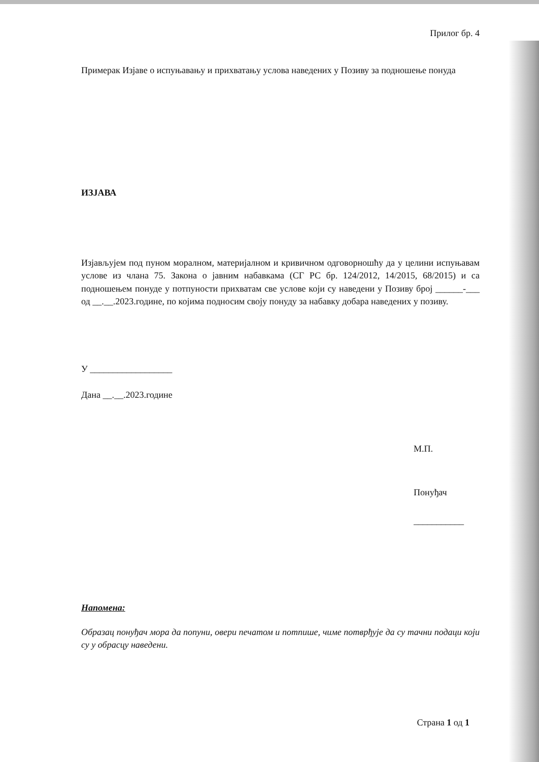Прилог бр. 4
Примерак Изјаве о испуњавању и прихватању услова наведених у Позиву за подношење понуда
ИЗЈАВА
Изјављујем под пуном моралном, материјалном и кривичном одговорношћу да у целини испуњавам услове из члана 75. Закона о јавним набавкама (СГ РС бр. 124/2012, 14/2015, 68/2015) и са подношењем понуде у потпуности прихватам све услове који су наведени у Позиву број ______-___ од __.__.2023.године, по којима подносим своју понуду за набавку добара наведених у позиву.
У __________________
Дана __.__.2023.године
М.П.
Понуђач
___________
Напомена:
Образац понуђач мора да попуни, овери печатом и потпише, чиме потврђује да су тачни подаци који су у обрасцу наведени.
Страна 1 од 1